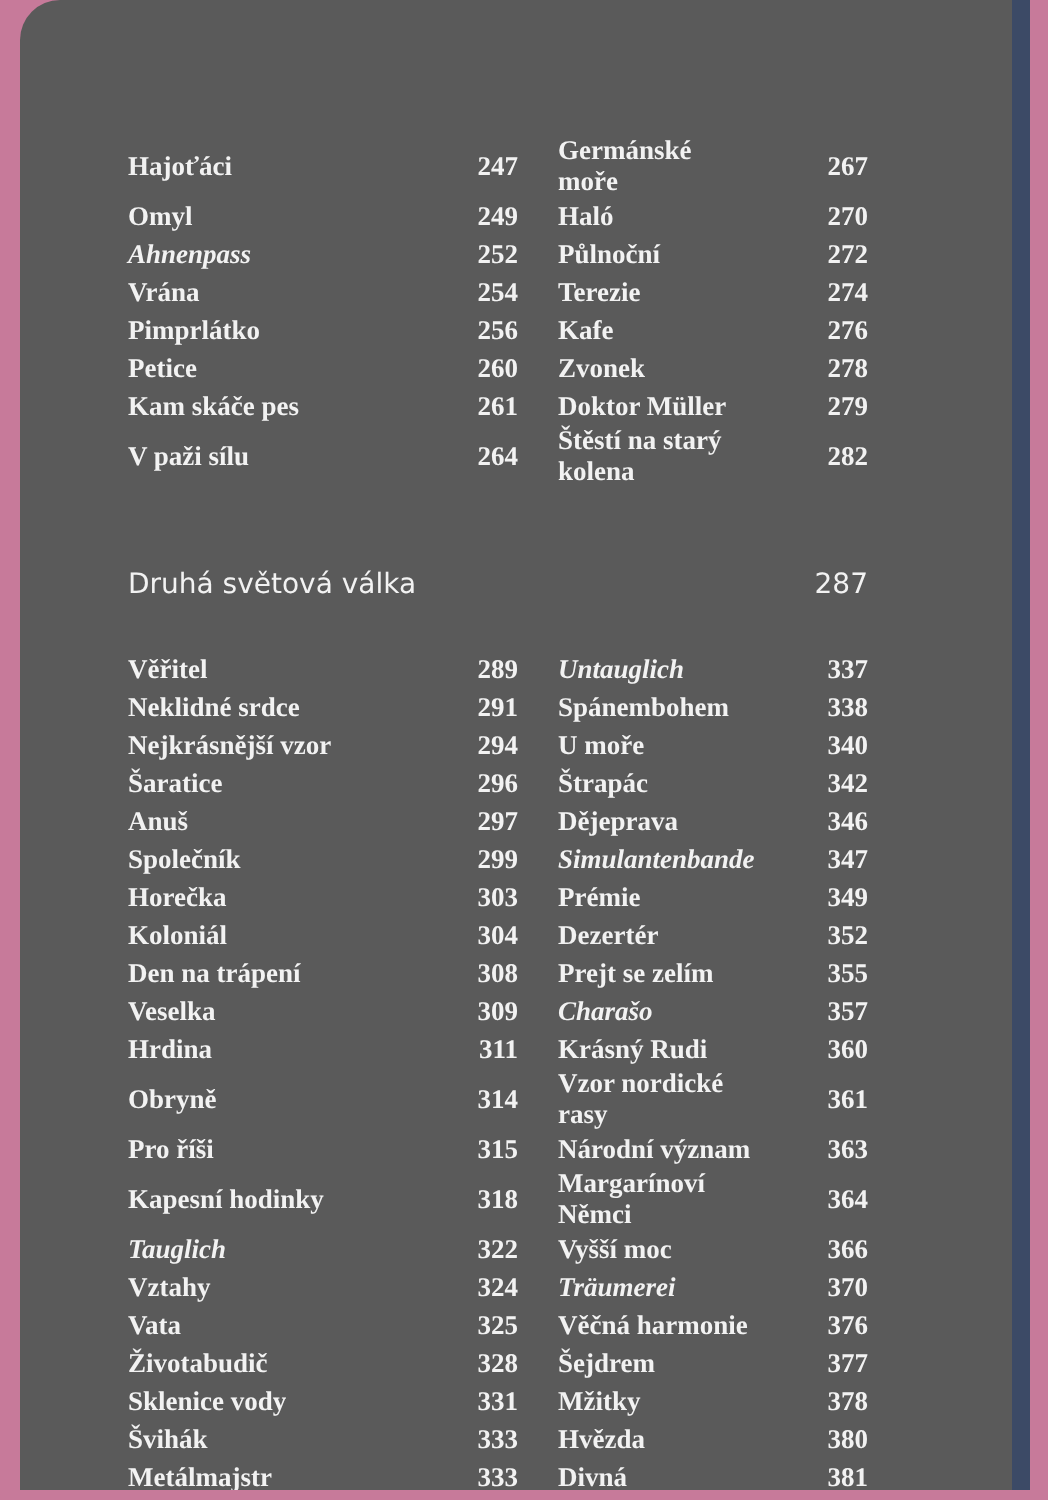| Hajoťáci | 247 | Germánské moře | 267 |
| Omyl | 249 | Haló | 270 |
| Ahnenpass | 252 | Půlnoční | 272 |
| Vrána | 254 | Terezie | 274 |
| Pimprlátko | 256 | Kafe | 276 |
| Petice | 260 | Zvonek | 278 |
| Kam skáče pes | 261 | Doktor Müller | 279 |
| V paži sílu | 264 | Štěstí na starý kolena | 282 |
Druhá světová válka 287
| Věřitel | 289 | Untauglich | 337 |
| Neklidné srdce | 291 | Spánembohem | 338 |
| Nejkrásnější vzor | 294 | U moře | 340 |
| Šaratice | 296 | Štrapác | 342 |
| Anuš | 297 | Dějeprava | 346 |
| Společník | 299 | Simulantenbande | 347 |
| Horečka | 303 | Prémie | 349 |
| Koloniál | 304 | Dezertér | 352 |
| Den na trápení | 308 | Prejt se zelím | 355 |
| Veselka | 309 | Charašo | 357 |
| Hrdina | 311 | Krásný Rudi | 360 |
| Obryně | 314 | Vzor nordické rasy | 361 |
| Pro říši | 315 | Národní význam | 363 |
| Kapesní hodinky | 318 | Margarínoví Němci | 364 |
| Tauglich | 322 | Vyšší moc | 366 |
| Vztahy | 324 | Träumerei | 370 |
| Vata | 325 | Věčná harmonie | 376 |
| Životabudič | 328 | Šejdrem | 377 |
| Sklenice vody | 331 | Mžitky | 378 |
| Švihák | 333 | Hvězda | 380 |
| Metálmajstr | 333 | Divná | 381 |